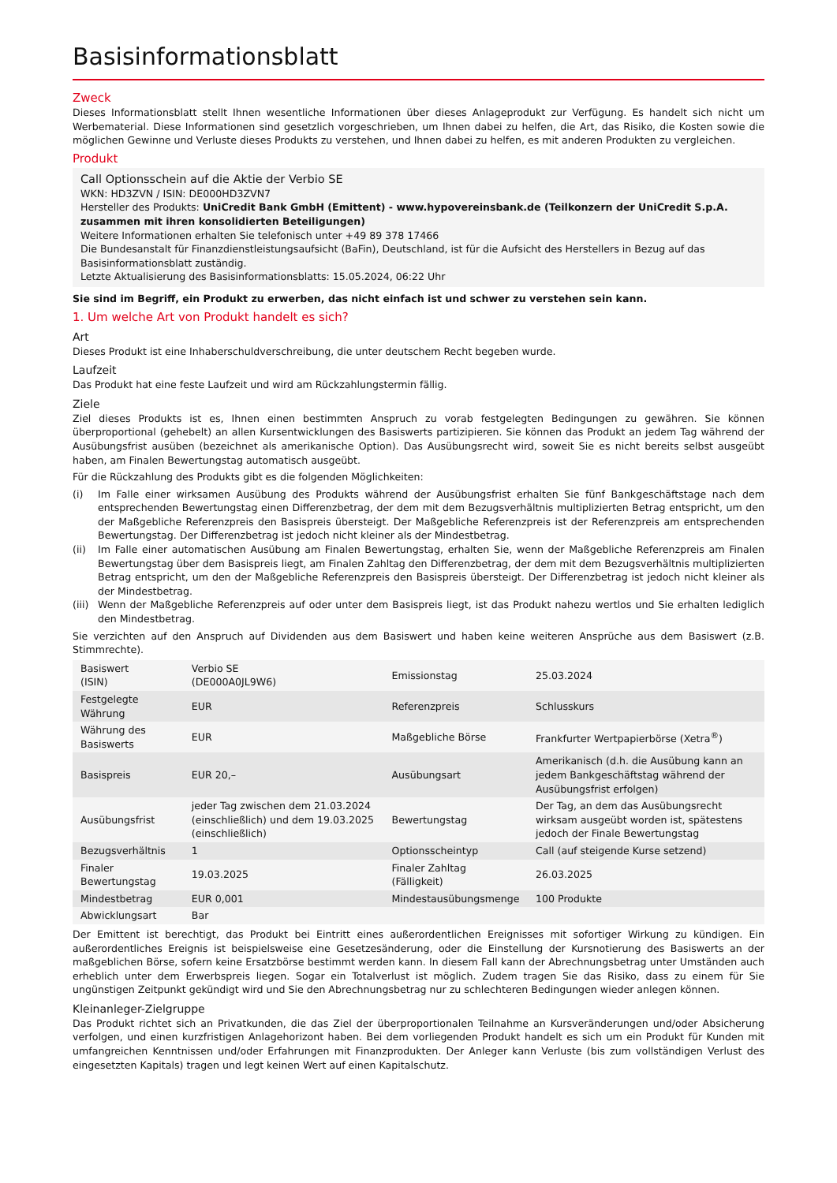Basisinformationsblatt
Zweck
Dieses Informationsblatt stellt Ihnen wesentliche Informationen über dieses Anlageprodukt zur Verfügung. Es handelt sich nicht um Werbematerial. Diese Informationen sind gesetzlich vorgeschrieben, um Ihnen dabei zu helfen, die Art, das Risiko, die Kosten sowie die möglichen Gewinne und Verluste dieses Produkts zu verstehen, und Ihnen dabei zu helfen, es mit anderen Produkten zu vergleichen.
Produkt
Call Optionsschein auf die Aktie der Verbio SE
WKN: HD3ZVN / ISIN: DE000HD3ZVN7
Hersteller des Produkts: UniCredit Bank GmbH (Emittent) - www.hypovereinsbank.de (Teilkonzern der UniCredit S.p.A. zusammen mit ihren konsolidierten Beteiligungen)
Weitere Informationen erhalten Sie telefonisch unter +49 89 378 17466
Die Bundesanstalt für Finanzdienstleistungsaufsicht (BaFin), Deutschland, ist für die Aufsicht des Herstellers in Bezug auf das Basisinformationsblatt zuständig.
Letzte Aktualisierung des Basisinformationsblatts: 15.05.2024, 06:22 Uhr
Sie sind im Begriff, ein Produkt zu erwerben, das nicht einfach ist und schwer zu verstehen sein kann.
1. Um welche Art von Produkt handelt es sich?
Art
Dieses Produkt ist eine Inhaberschuldverschreibung, die unter deutschem Recht begeben wurde.
Laufzeit
Das Produkt hat eine feste Laufzeit und wird am Rückzahlungstermin fällig.
Ziele
Ziel dieses Produkts ist es, Ihnen einen bestimmten Anspruch zu vorab festgelegten Bedingungen zu gewähren. Sie können überproportional (gehebelt) an allen Kursentwicklungen des Basiswerts partizipieren. Sie können das Produkt an jedem Tag während der Ausübungsfrist ausüben (bezeichnet als amerikanische Option). Das Ausübungsrecht wird, soweit Sie es nicht bereits selbst ausgeübt haben, am Finalen Bewertungstag automatisch ausgeübt.
Für die Rückzahlung des Produkts gibt es die folgenden Möglichkeiten:
(i) Im Falle einer wirksamen Ausübung des Produkts während der Ausübungsfrist erhalten Sie fünf Bankgeschäftstage nach dem entsprechenden Bewertungstag einen Differenzbetrag, der dem mit dem Bezugsverhältnis multiplizierten Betrag entspricht, um den der Maßgebliche Referenzpreis den Basispreis übersteigt. Der Maßgebliche Referenzpreis ist der Referenzpreis am entsprechenden Bewertungstag. Der Differenzbetrag ist jedoch nicht kleiner als der Mindestbetrag.
(ii) Im Falle einer automatischen Ausübung am Finalen Bewertungstag, erhalten Sie, wenn der Maßgebliche Referenzpreis am Finalen Bewertungstag über dem Basispreis liegt, am Finalen Zahltag den Differenzbetrag, der dem mit dem Bezugsverhältnis multiplizierten Betrag entspricht, um den der Maßgebliche Referenzpreis den Basispreis übersteigt. Der Differenzbetrag ist jedoch nicht kleiner als der Mindestbetrag.
(iii)
Wenn der Maßgebliche Referenzpreis auf oder unter dem Basispreis liegt, ist das Produkt nahezu wertlos und Sie erhalten lediglich den Mindestbetrag.
Sie verzichten auf den Anspruch auf Dividenden aus dem Basiswert und haben keine weiteren Ansprüche aus dem Basiswert (z.B. Stimmrechte).
| Basiswert (ISIN) | Verbio SE (DE000A0JL9W6) | Emissionstag | 25.03.2024 |
| Festgelegte Währung | EUR | Referenzpreis | Schlusskurs |
| Währung des Basiswerts | EUR | Maßgebliche Börse | Frankfurter Wertpapierbörse (Xetra<sup>®</sup>) |
| Basispreis | EUR 20,– | Ausübungsart | Amerikanisch (d.h. die Ausübung kann an jedem Bankgeschäftstag während der Ausübungsfrist erfolgen) |
| Ausübungsfrist | jeder Tag zwischen dem 21.03.2024 (einschließlich) und dem 19.03.2025 (einschließlich) | Bewertungstag | Der Tag, an dem das Ausübungsrecht wirksam ausgeübt worden ist, spätestens jedoch der Finale Bewertungstag |
| Bezugsverhältnis | 1 | Optionsscheintyp | Call (auf steigende Kurse setzend) |
| Finaler Bewertungstag | 19.03.2025 | Finaler Zahltag (Fälligkeit) | 26.03.2025 |
| Mindestbetrag | EUR 0,001 | Mindestausübungsmenge | 100 Produkte |
| Abwicklungsart | Bar | | |
Der Emittent ist berechtigt, das Produkt bei Eintritt eines außerordentlichen Ereignisses mit sofortiger Wirkung zu kündigen. Ein außerordentliches Ereignis ist beispielsweise eine Gesetzesänderung, oder die Einstellung der Kursnotierung des Basiswerts an der maßgeblichen Börse, sofern keine Ersatzbörse bestimmt werden kann. In diesem Fall kann der Abrechnungsbetrag unter Umständen auch erheblich unter dem Erwerbspreis liegen. Sogar ein Totalverlust ist möglich. Zudem tragen Sie das Risiko, dass zu einem für Sie ungünstigen Zeitpunkt gekündigt wird und Sie den Abrechnungsbetrag nur zu schlechteren Bedingungen wieder anlegen können.
Kleinanleger-Zielgruppe
Das Produkt richtet sich an Privatkunden, die das Ziel der überproportionalen Teilnahme an Kursveränderungen und/oder Absicherung verfolgen, und einen kurzfristigen Anlagehorizont haben. Bei dem vorliegenden Produkt handelt es sich um ein Produkt für Kunden mit umfangreichen Kenntnissen und/oder Erfahrungen mit Finanzprodukten. Der Anleger kann Verluste (bis zum vollständigen Verlust des eingesetzten Kapitals) tragen und legt keinen Wert auf einen Kapitalschutz.